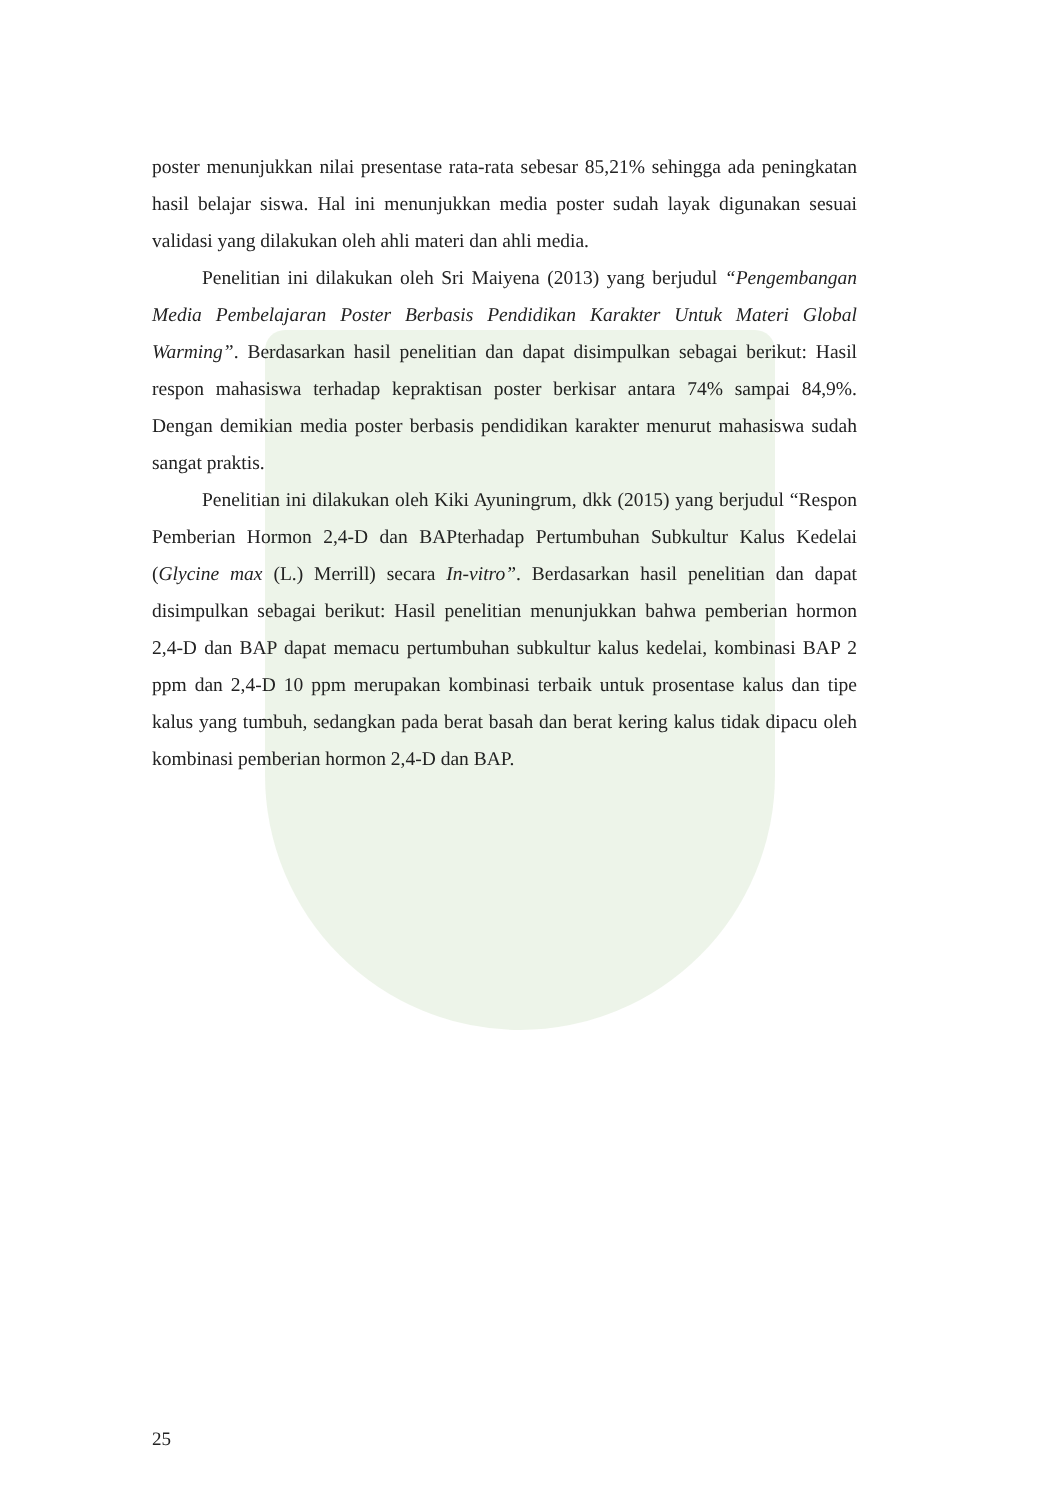poster menunjukkan nilai presentase rata-rata sebesar 85,21% sehingga ada peningkatan hasil belajar siswa. Hal ini menunjukkan media poster sudah layak digunakan sesuai validasi yang dilakukan oleh ahli materi dan ahli media.
Penelitian ini dilakukan oleh Sri Maiyena (2013) yang berjudul “Pengembangan Media Pembelajaran Poster Berbasis Pendidikan Karakter Untuk Materi Global Warming”. Berdasarkan hasil penelitian dan dapat disimpulkan sebagai berikut: Hasil respon mahasiswa terhadap kepraktisan poster berkisar antara 74% sampai 84,9%. Dengan demikian media poster berbasis pendidikan karakter menurut mahasiswa sudah sangat praktis.
Penelitian ini dilakukan oleh Kiki Ayuningrum, dkk (2015) yang berjudul “Respon Pemberian Hormon 2,4-D dan BAPterhadap Pertumbuhan Subkultur Kalus Kedelai (Glycine max (L.) Merrill) secara In-vitro”. Berdasarkan hasil penelitian dan dapat disimpulkan sebagai berikut: Hasil penelitian menunjukkan bahwa pemberian hormon 2,4-D dan BAP dapat memacu pertumbuhan subkultur kalus kedelai, kombinasi BAP 2 ppm dan 2,4-D 10 ppm merupakan kombinasi terbaik untuk prosentase kalus dan tipe kalus yang tumbuh, sedangkan pada berat basah dan berat kering kalus tidak dipacu oleh kombinasi pemberian hormon 2,4-D dan BAP.
25